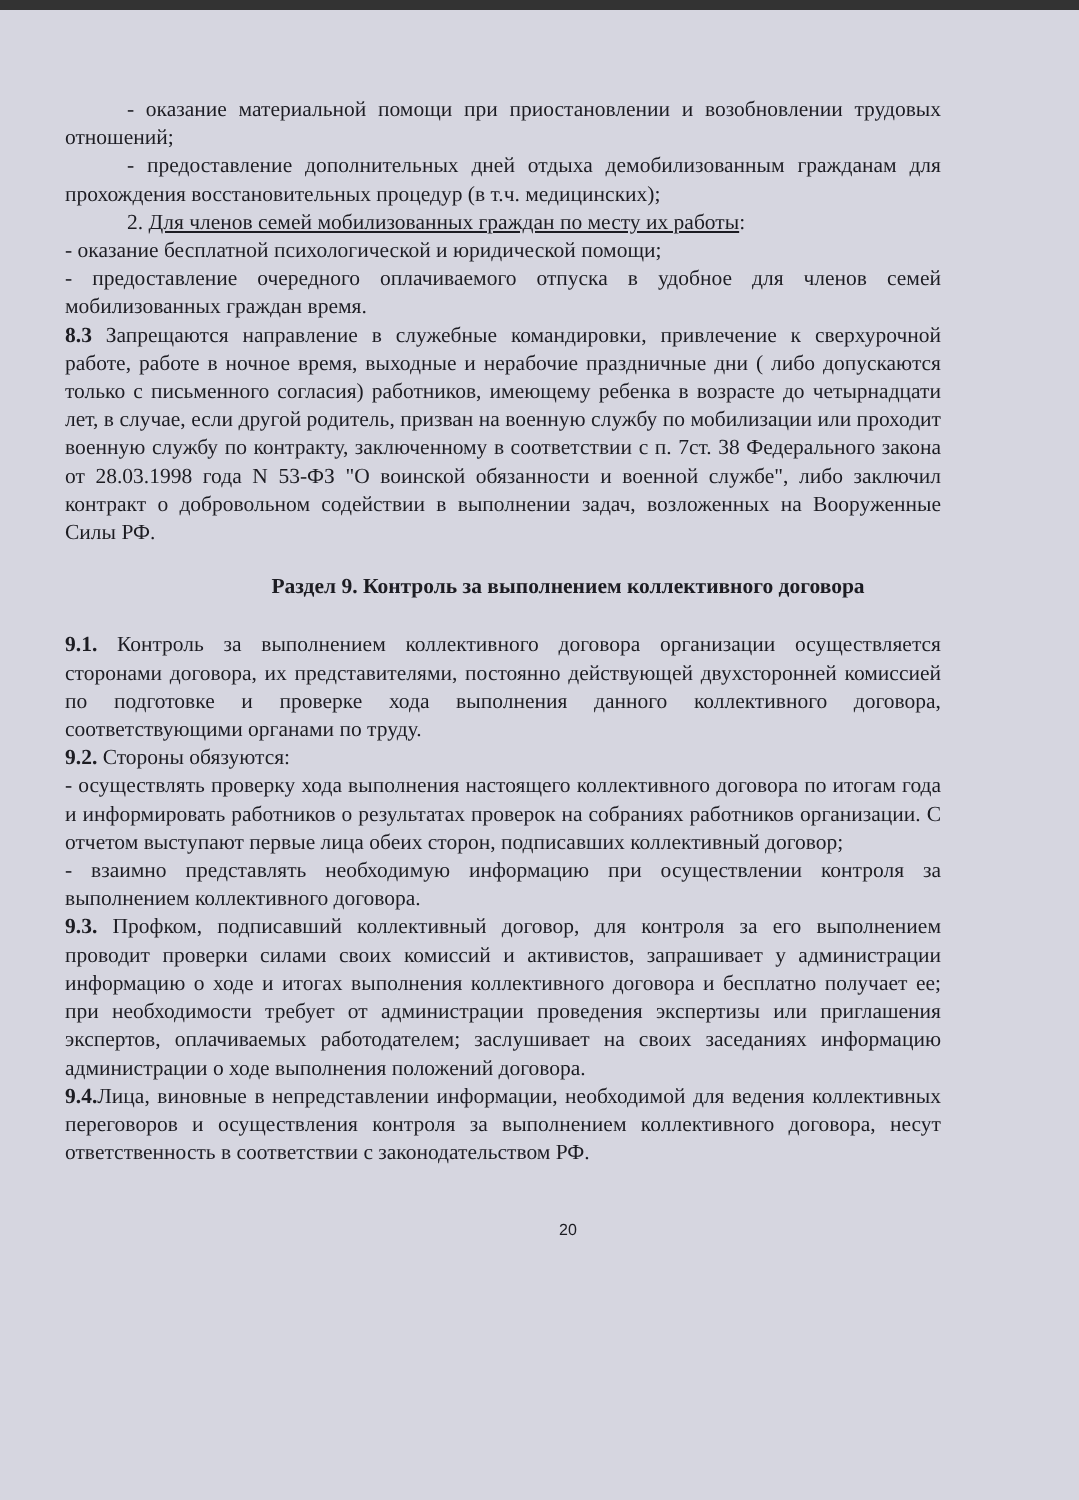- оказание материальной помощи при приостановлении и возобновлении трудовых отношений;
- предоставление дополнительных дней отдыха демобилизованным гражданам для прохождения восстановительных процедур (в т.ч. медицинских);
2. Для членов семей мобилизованных граждан по месту их работы:
- оказание бесплатной психологической и юридической помощи;
- предоставление очередного оплачиваемого отпуска в удобное для членов семей мобилизованных граждан время.
8.3 Запрещаются направление в служебные командировки, привлечение к сверхурочной работе, работе в ночное время, выходные и нерабочие праздничные дни ( либо допускаются только с письменного согласия) работников, имеющему ребенка в возрасте до четырнадцати лет, в случае, если другой родитель, призван на военную службу по мобилизации или проходит военную службу по контракту, заключенному в соответствии с п. 7ст. 38 Федерального закона от 28.03.1998 года N 53-ФЗ "О воинской обязанности и военной службе", либо заключил контракт о добровольном содействии в выполнении задач, возложенных на Вооруженные Силы РФ.
Раздел 9. Контроль за выполнением коллективного договора
9.1. Контроль за выполнением коллективного договора организации осуществляется сторонами договора, их представителями, постоянно действующей двухсторонней комиссией по подготовке и проверке хода выполнения данного коллективного договора, соответствующими органами по труду.
9.2. Стороны обязуются:
- осуществлять проверку хода выполнения настоящего коллективного договора по итогам года и информировать работников о результатах проверок на собраниях работников организации. С отчетом выступают первые лица обеих сторон, подписавших коллективный договор;
- взаимно представлять необходимую информацию при осуществлении контроля за выполнением коллективного договора.
9.3. Профком, подписавший коллективный договор, для контроля за его выполнением проводит проверки силами своих комиссий и активистов, запрашивает у администрации информацию о ходе и итогах выполнения коллективного договора и бесплатно получает ее; при необходимости требует от администрации проведения экспертизы или приглашения экспертов, оплачиваемых работодателем; заслушивает на своих заседаниях информацию администрации о ходе выполнения положений договора.
9.4. Лица, виновные в непредставлении информации, необходимой для ведения коллективных переговоров и осуществления контроля за выполнением коллективного договора, несут ответственность в соответствии с законодательством РФ.
20